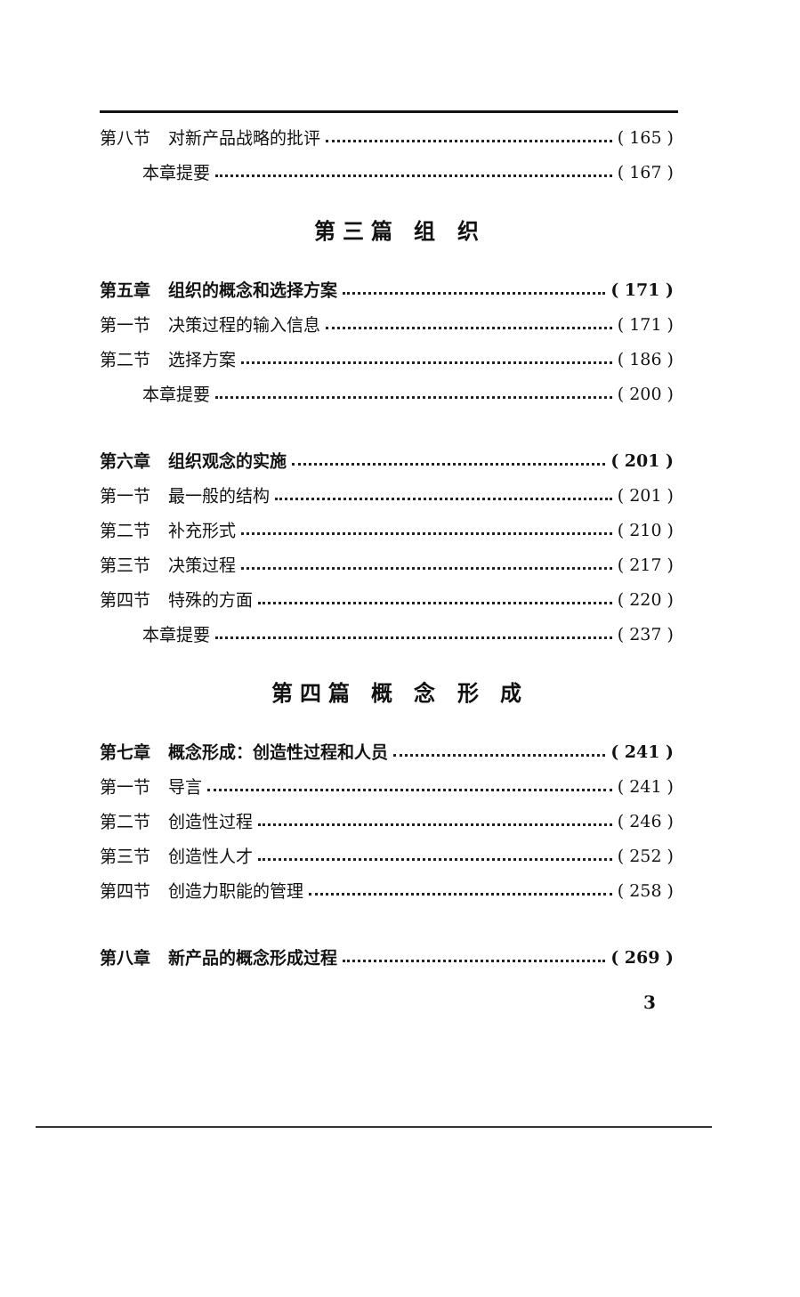第八节 对新产品战略的批评 ( 165 )
本章提要 ( 167 )
第三篇 组 织
第五章 组织的概念和选择方案 ( 171 )
第一节 决策过程的输入信息 ( 171 )
第二节 选择方案 ( 186 )
本章提要 ( 200 )
第六章 组织观念的实施 ( 201 )
第一节 最一般的结构 ( 201 )
第二节 补充形式 ( 210 )
第三节 决策过程 ( 217 )
第四节 特殊的方面 ( 220 )
本章提要 ( 237 )
第四篇 概 念 形 成
第七章 概念形成：创造性过程和人员 ( 241 )
第一节 导言 ( 241 )
第二节 创造性过程 ( 246 )
第三节 创造性人才 ( 252 )
第四节 创造力职能的管理 ( 258 )
第八章 新产品的概念形成过程 ( 269 )
3